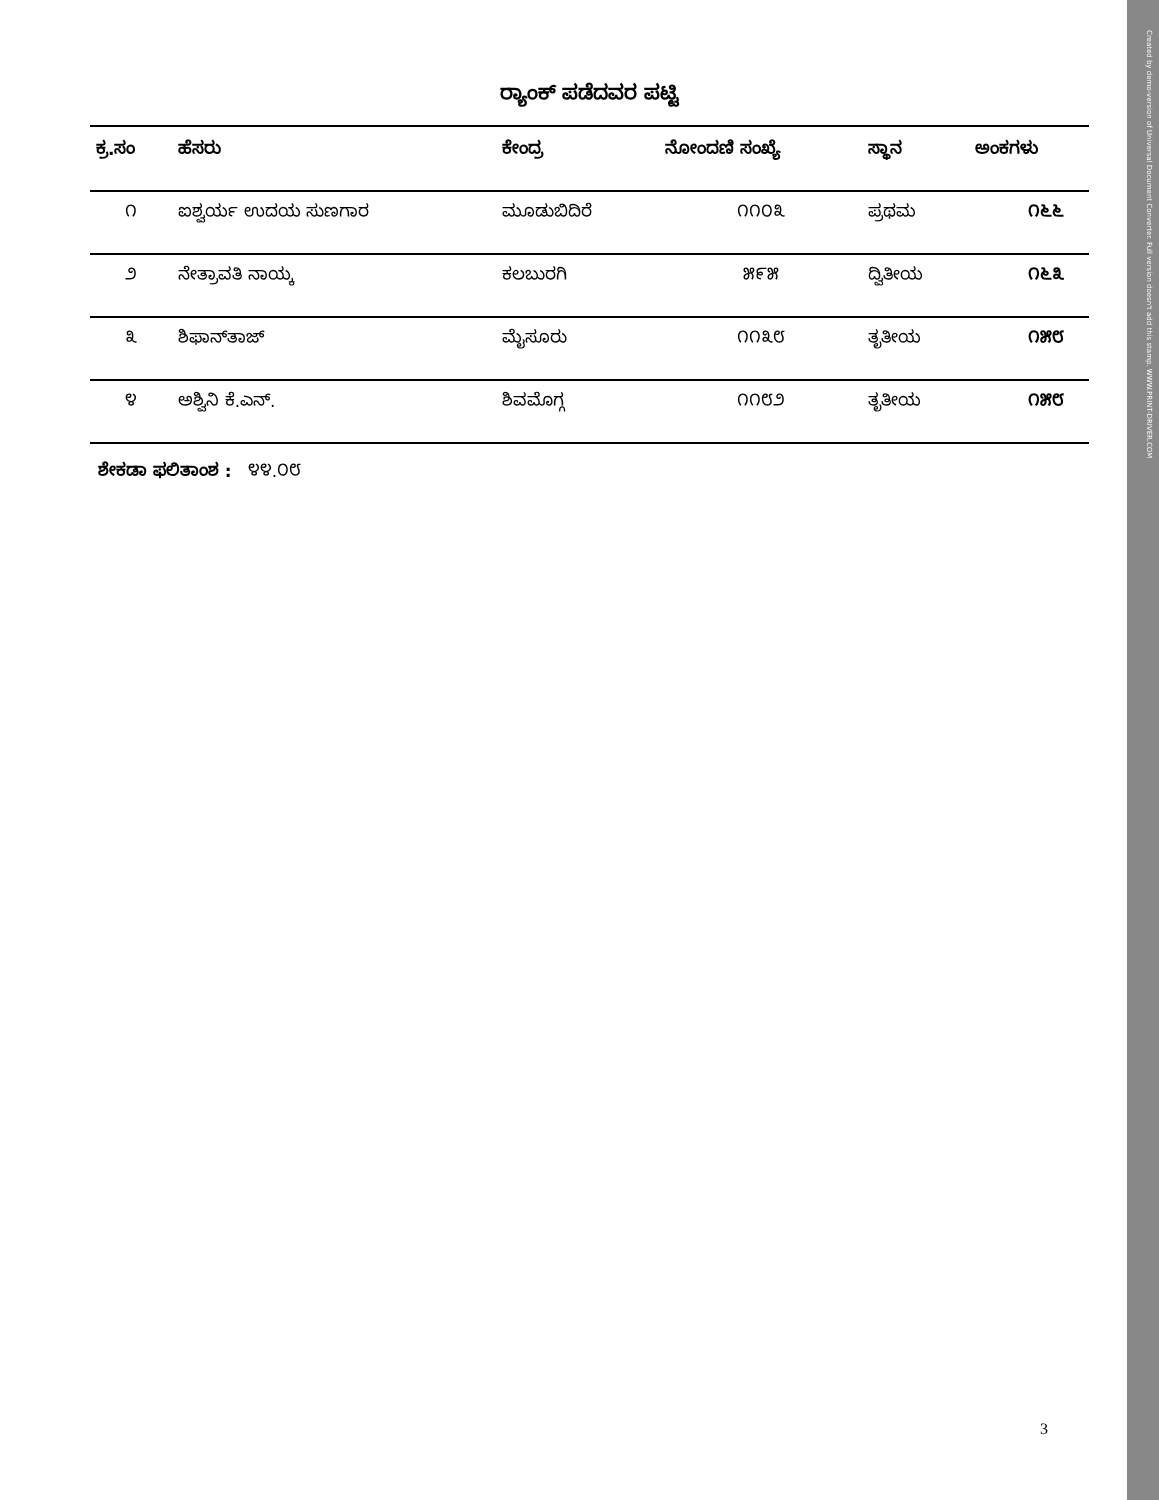Created by demo-version of Universal Document Converter. Full version doesn't add this stamp. WWW.PRINT-DRIVER.COM
ರ್‍ಯಾಂಕ್ ಪಡೆದವರ ಪಟ್ಟಿ
| ಕ್ರ.ಸಂ | ಹೆಸರು | ಕೇಂದ್ರ | ನೋಂದಣಿ ಸಂಖ್ಯೆ | ಸ್ಥಾನ | ಅಂಕಗಳು |
| --- | --- | --- | --- | --- | --- |
| ೧ | ಐಶ್ವರ್ಯ ಉದಯ ಸುಣಗಾರ | ಮೂಡುಬಿದಿರೆ | ೧೧೦೩ | ಪ್ರಥಮ | ೧೬೬ |
| ೨ | ನೇತ್ರಾವತಿ ನಾಯ್ಕ | ಕಲಬುರಗಿ | ೫೯೫ | ದ್ವಿತೀಯ | ೧೬೩ |
| ೩ | ಶಿಫಾನ್‌ತಾಜ್ | ಮೈಸೂರು | ೧೧೩೮ | ತೃತೀಯ | ೧೫೮ |
| ೪ | ಅಶ್ವಿನಿ ಕೆ.ಎನ್. | ಶಿವಮೊಗ್ಗ | ೧೧೮೨ | ತೃತೀಯ | ೧೫೮ |
ಶೇಕಡಾ ಫಲಿತಾಂಶ : ೪೪.೦೮
3